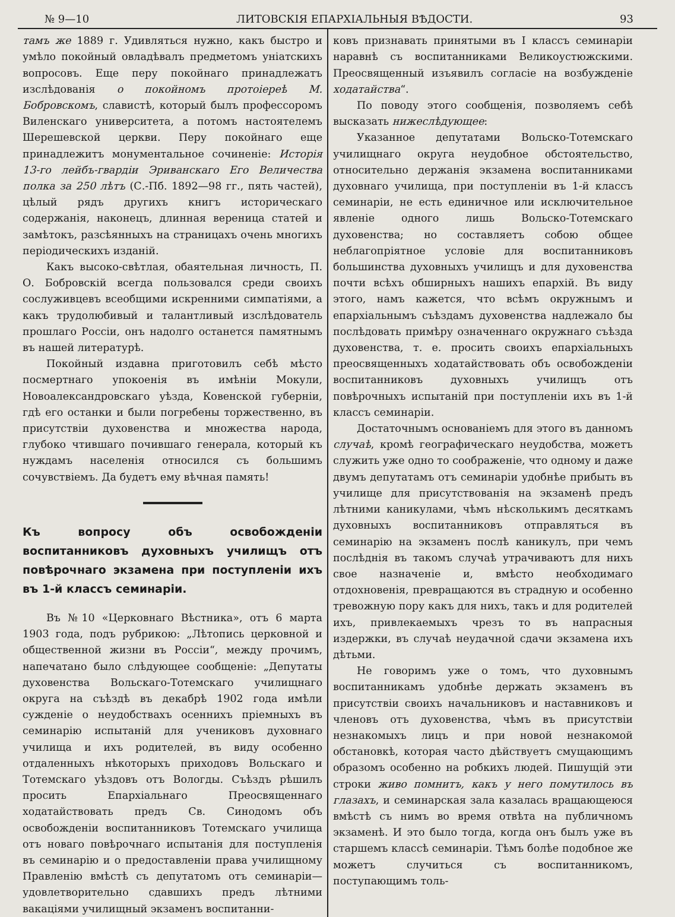№ 9—10 ЛИТОВСКІЯ ЕПАРХІАЛЬНЫЯ ВѢДОСТИ. 93
тамъ же 1889 г. Удивляться нужно, какъ быстро и умѣло покойный овладѣвалъ предметомъ уніатскихъ вопросовъ. Еще перу покойнаго принадлежатъ изслѣдованія о покойномъ протоіереѣ М. Бобровскомъ, славистѣ, который былъ профессоромъ Виленскаго университета, а потомъ настоятелемъ Шерешевской церкви. Перу покойнаго еще принадлежитъ монументальное сочиненіе: Исторія 13-го лейбъ-гвардіи Эриванскаго Его Величества полка за 250 лѣтъ (С.-Пб. 1892—98 гг., пять частей), цѣлый рядъ другихъ книгъ историческаго содержанія, наконецъ, длинная вереница статей и замѣтокъ, разсѣянныхъ на страницахъ очень многихъ періодическихъ изданій.
Какъ высоко-свѣтлая, обаятельная личность, П. О. Бобровскій всегда пользовался среди своихъ сослуживцевъ всеобщими искренними симпатіями, а какъ трудолюбивый и талантливый изслѣдователь прошлаго Россіи, онъ надолго останется памятнымъ въ нашей литературѣ.
Покойный издавна приготовилъ себѣ мѣсто посмертнаго упокоенія въ имѣніи Мокули, Новоалександровскаго уѣзда, Ковенской губерніи, гдѣ его останки и были погребены торжественно, въ присутствіи духовенства и множества народа, глубоко чтившаго почившаго генерала, который къ нуждамъ населенія относился съ большимъ сочувствіемъ. Да будетъ ему вѣчная память!
Къ вопросу объ освобожденіи воспитанниковъ духовныхъ училищъ отъ повѣрочнаго экзамена при поступленіи ихъ въ 1-й классъ семинаріи.
Въ №10 «Церковнаго Вѣстника», отъ 6 марта 1903 года, подъ рубрикою: „Лѣтопись церковной и общественной жизни въ Россіи“, между прочимъ, напечатано было слѣдующее сообщеніе: „Депутаты духовенства Вольскаго-Тотемскаго училищнаго округа на съѣздѣ въ декабрѣ 1902 года имѣли сужденіе о неудобствахъ осеннихъ пріемныхъ въ семинарію испытаній для учениковъ духовнаго училища и ихъ родителей, въ виду особенно отдаленныхъ нѣкоторыхъ приходовъ Вольскаго и Тотемскаго уѣздовъ отъ Вологды. Съѣздъ рѣшилъ просить Епархіальнаго Преосвященнаго ходатайствовать предъ Св. Синодомъ объ освобожденіи воспитанниковъ Тотемскаго училища отъ новаго повѣрочнаго испытанія для поступленія въ семинарію и о предоставленіи права училищному Правленію вмѣстѣ съ депутатомъ отъ семинаріи—удовлетворительно сдавшихъ предъ лѣтними вакаціями училищный экзаменъ воспитанни-
ковъ признавать принятыми въ I классъ семинаріи наравнѣ съ воспитанниками Великоустюжскими. Преосвященный изъявилъ согласіе на возбужденіе ходатайства“.
По поводу этого сообщенія, позволяемъ себѣ высказать нижеслѣдующее:
Указанное депутатами Вольско-Тотемскаго училищнаго округа неудобное обстоятельство, относительно держанія экзамена воспитанниками духовнаго училища, при поступленіи въ 1-й классъ семинаріи, не есть единичное или исключительное явленіе одного лишь Вольско-Тотемскаго духовенства; но составляетъ собою общее неблагопріятное условіе для воспитанниковъ большинства духовныхъ училищъ и для духовенства почти всѣхъ обширныхъ нашихъ епархій. Въ виду этого, намъ кажется, что всѣмъ окружнымъ и епархіальнымъ съѣздамъ духовенства надлежало бы послѣдовать примѣру означеннаго окружнаго съѣзда духовенства, т. е. просить своихъ епархіальныхъ преосвященныхъ ходатайствовать объ освобожденіи воспитанниковъ духовныхъ училищъ отъ повѣрочныхъ испытаній при поступленіи ихъ въ 1-й классъ семинаріи.
Достаточнымъ основаніемъ для этого въ данномъ случаѣ, кромѣ географическаго неудобства, можетъ служить уже одно то соображеніе, что одному и даже двумъ депутатамъ отъ семинаріи удобнѣе прибыть въ училище для присутствованія на экзаменѣ предъ лѣтними каникулами, чѣмъ нѣсколькимъ десяткамъ духовныхъ воспитанниковъ отправляться въ семинарію на экзаменъ послѣ каникулъ, при чемъ послѣднія въ такомъ случаѣ утрачиваютъ для нихъ свое назначеніе и, вмѣсто необходимаго отдохновенія, превращаются въ страдную и особенно тревожную пору какъ для нихъ, такъ и для родителей ихъ, привлекаемыхъ чрезъ то въ напрасныя издержки, въ случаѣ неудачной сдачи экзамена ихъ дѣтьми.
Не говоримъ уже о томъ, что духовнымъ воспитанникамъ удобнѣе держать экзаменъ въ присутствіи своихъ начальниковъ и наставниковъ и членовъ отъ духовенства, чѣмъ въ присутствіи незнакомыхъ лицъ и при новой незнакомой обстановкѣ, которая часто дѣйствуетъ смущающимъ образомъ особенно на робкихъ людей. Пишущій эти строки живо помнитъ, какъ у него помутилось въ глазахъ, и семинарская зала казалась вращающеюся вмѣстѣ съ нимъ во время отвѣта на публичномъ экзаменѣ. И это было тогда, когда онъ былъ уже въ старшемъ классѣ семинаріи. Тѣмъ болѣе подобное же можетъ случиться съ воспитанникомъ, поступающимъ толь-